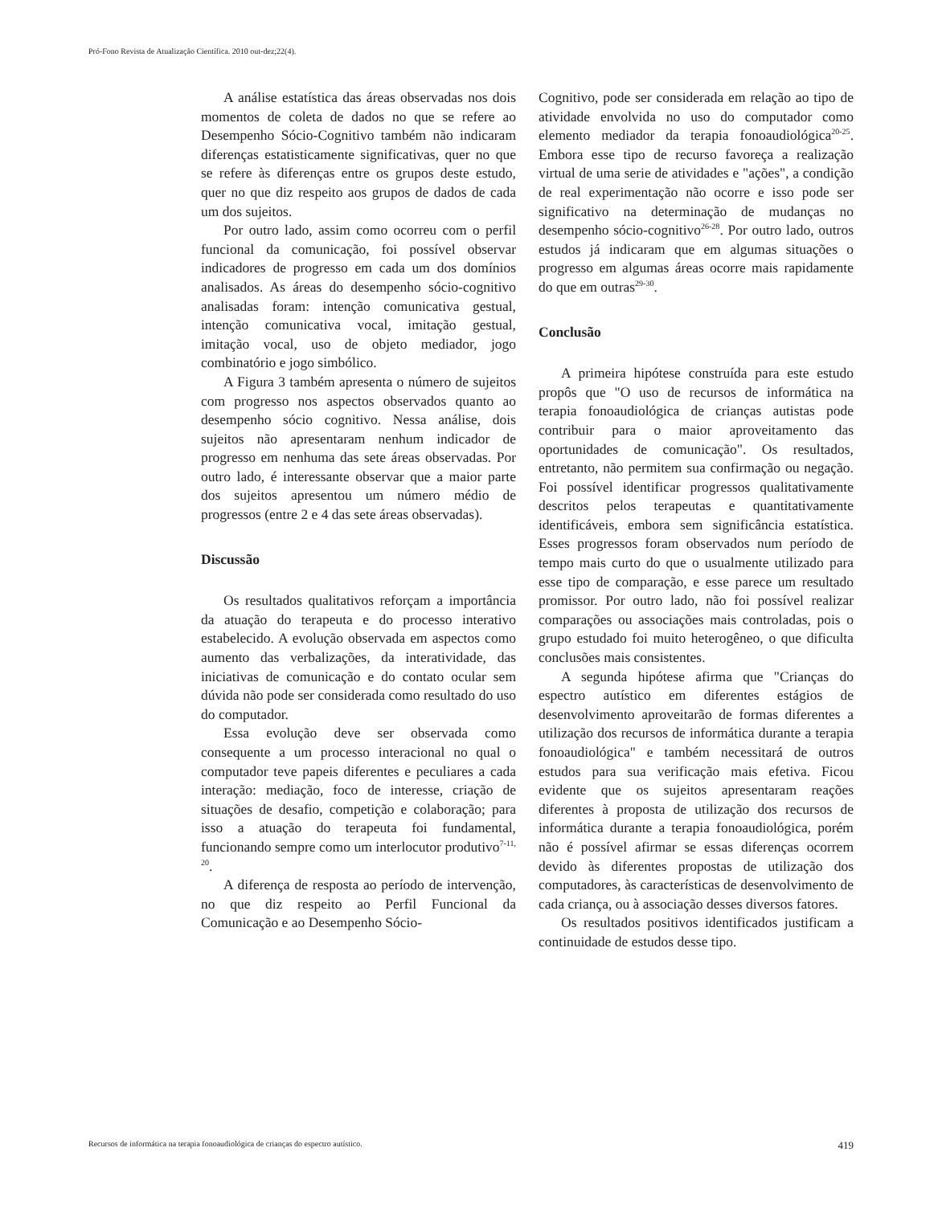Pró-Fono Revista de Atualização Científica. 2010 out-dez;22(4).
A análise estatística das áreas observadas nos dois momentos de coleta de dados no que se refere ao Desempenho Sócio-Cognitivo também não indicaram diferenças estatisticamente significativas, quer no que se refere às diferenças entre os grupos deste estudo, quer no que diz respeito aos grupos de dados de cada um dos sujeitos.
Por outro lado, assim como ocorreu com o perfil funcional da comunicação, foi possível observar indicadores de progresso em cada um dos domínios analisados. As áreas do desempenho sócio-cognitivo analisadas foram: intenção comunicativa gestual, intenção comunicativa vocal, imitação gestual, imitação vocal, uso de objeto mediador, jogo combinatório e jogo simbólico.
A Figura 3 também apresenta o número de sujeitos com progresso nos aspectos observados quanto ao desempenho sócio cognitivo. Nessa análise, dois sujeitos não apresentaram nenhum indicador de progresso em nenhuma das sete áreas observadas. Por outro lado, é interessante observar que a maior parte dos sujeitos apresentou um número médio de progressos (entre 2 e 4 das sete áreas observadas).
Discussão
Os resultados qualitativos reforçam a importância da atuação do terapeuta e do processo interativo estabelecido. A evolução observada em aspectos como aumento das verbalizações, da interatividade, das iniciativas de comunicação e do contato ocular sem dúvida não pode ser considerada como resultado do uso do computador.
Essa evolução deve ser observada como consequente a um processo interacional no qual o computador teve papeis diferentes e peculiares a cada interação: mediação, foco de interesse, criação de situações de desafio, competição e colaboração; para isso a atuação do terapeuta foi fundamental, funcionando sempre como um interlocutor produtivo<sup>7-11, 20</sup>.
A diferença de resposta ao período de intervenção, no que diz respeito ao Perfil Funcional da Comunicação e ao Desempenho Sócio-
Cognitivo, pode ser considerada em relação ao tipo de atividade envolvida no uso do computador como elemento mediador da terapia fonoaudiológica<sup>20-25</sup>. Embora esse tipo de recurso favoreça a realização virtual de uma serie de atividades e "ações", a condição de real experimentação não ocorre e isso pode ser significativo na determinação de mudanças no desempenho sócio-cognitivo<sup>26-28</sup>. Por outro lado, outros estudos já indicaram que em algumas situações o progresso em algumas áreas ocorre mais rapidamente do que em outras<sup>29-30</sup>.
Conclusão
A primeira hipótese construída para este estudo propôs que "O uso de recursos de informática na terapia fonoaudiológica de crianças autistas pode contribuir para o maior aproveitamento das oportunidades de comunicação". Os resultados, entretanto, não permitem sua confirmação ou negação. Foi possível identificar progressos qualitativamente descritos pelos terapeutas e quantitativamente identificáveis, embora sem significância estatística. Esses progressos foram observados num período de tempo mais curto do que o usualmente utilizado para esse tipo de comparação, e esse parece um resultado promissor. Por outro lado, não foi possível realizar comparações ou associações mais controladas, pois o grupo estudado foi muito heterogêneo, o que dificulta conclusões mais consistentes.
A segunda hipótese afirma que "Crianças do espectro autístico em diferentes estágios de desenvolvimento aproveitarão de formas diferentes a utilização dos recursos de informática durante a terapia fonoaudiológica" e também necessitará de outros estudos para sua verificação mais efetiva. Ficou evidente que os sujeitos apresentaram reações diferentes à proposta de utilização dos recursos de informática durante a terapia fonoaudiológica, porém não é possível afirmar se essas diferenças ocorrem devido às diferentes propostas de utilização dos computadores, às características de desenvolvimento de cada criança, ou à associação desses diversos fatores.
Os resultados positivos identificados justificam a continuidade de estudos desse tipo.
Recursos de informática na terapia fonoaudiológica de crianças do espectro autístico. 419